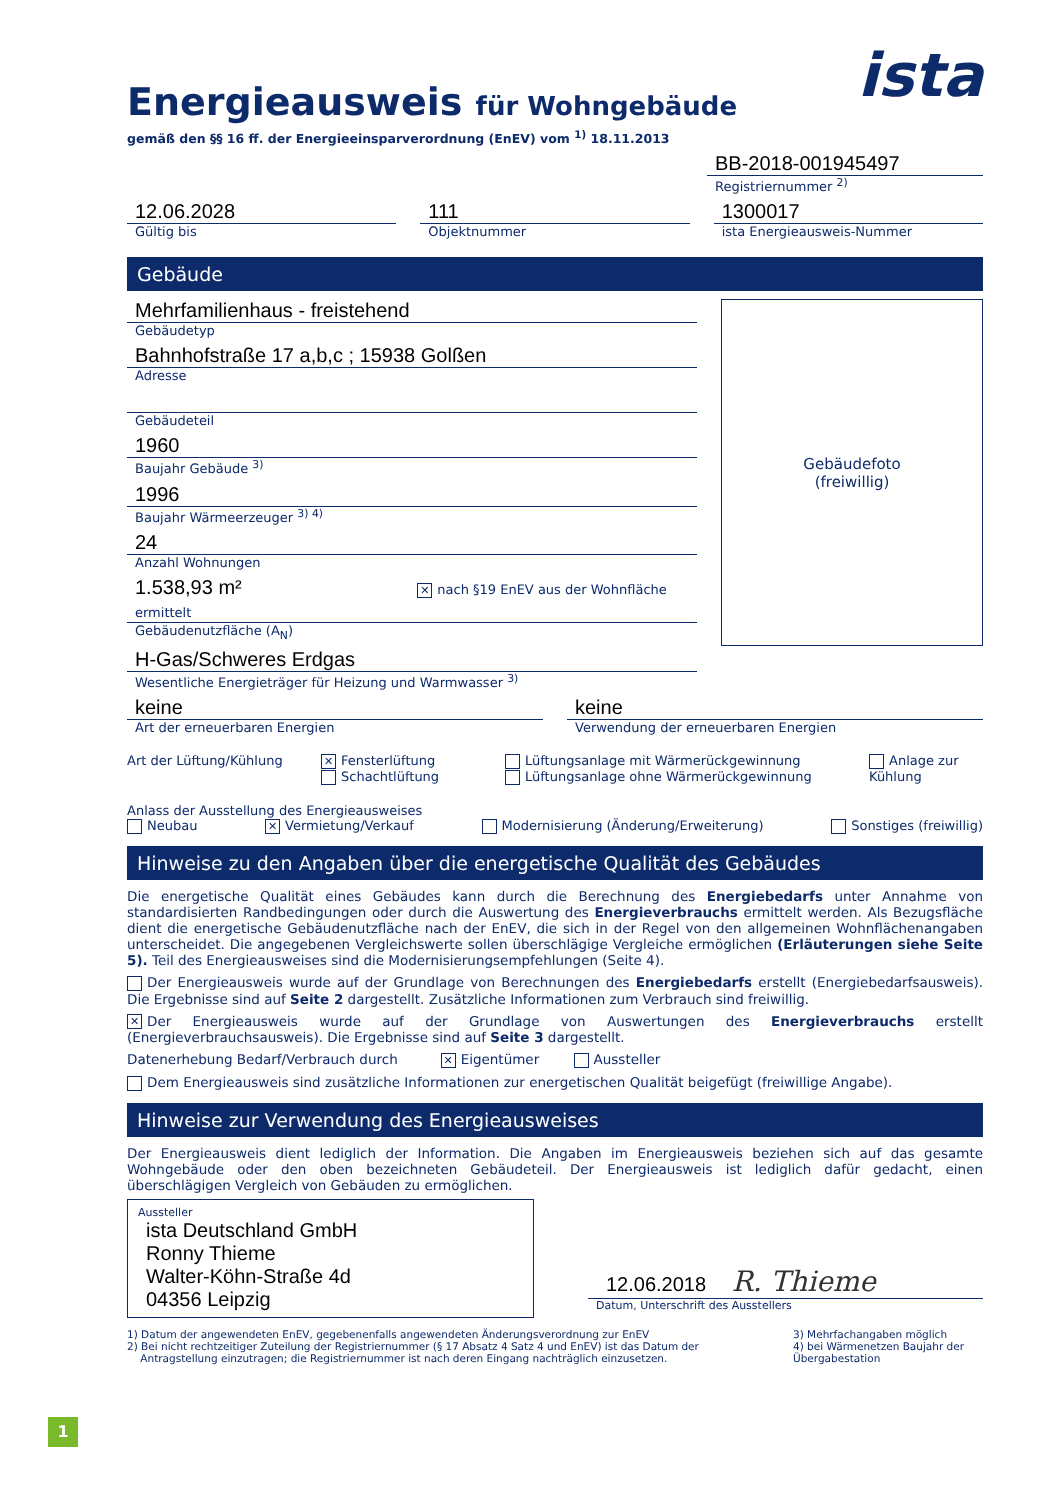ista
Energieausweis für Wohngebäude
gemäß den §§ 16 ff. der Energieeinsparverordnung (EnEV) vom <sup>1)</sup> 18.11.2013
BB-2018-001945497
Registriernummer <sup>2)</sup>
12.06.2028
Gültig bis
111
Objektnummer
1300017
ista Energieausweis-Nummer
Gebäude
Mehrfamilienhaus - freistehend
Gebäudetyp
Bahnhofstraße 17 a,b,c ; 15938 Golßen
Adresse
Gebäudeteil
1960
Baujahr Gebäude <sup>3)</sup>
1996
Baujahr Wärmeerzeuger <sup>3) 4)</sup>
24
Anzahl Wohnungen
1.538,93 m² ✕ nach §19 EnEV aus der Wohnfläche ermittelt
Gebäudenutzfläche (A<sub>N</sub>)
H-Gas/Schweres Erdgas
Wesentliche Energieträger für Heizung und Warmwasser <sup>3)</sup>
Gebäudefoto
(freiwillig)
keine
Art der erneuerbaren Energien
keine
Verwendung der erneuerbaren Energien
Art der Lüftung/Kühlung
✕ Fensterlüftung
Schachtlüftung
Lüftungsanlage mit Wärmerückgewinnung
Lüftungsanlage ohne Wärmerückgewinnung
Anlage zur
Kühlung
Anlass der Ausstellung des Energieausweises
Neubau ✕ Vermietung/Verkauf Modernisierung (Änderung/Erweiterung) Sonstiges (freiwillig)
Hinweise zu den Angaben über die energetische Qualität des Gebäudes
Die energetische Qualität eines Gebäudes kann durch die Berechnung des Energiebedarfs unter Annahme von standardisierten Randbedingungen oder durch die Auswertung des Energieverbrauchs ermittelt werden. Als Bezugsfläche dient die energetische Gebäudenutzfläche nach der EnEV, die sich in der Regel von den allgemeinen Wohnflächenangaben unterscheidet. Die angegebenen Vergleichswerte sollen überschlägige Vergleiche ermöglichen (Erläuterungen siehe Seite 5). Teil des Energieausweises sind die Modernisierungsempfehlungen (Seite 4).
Der Energieausweis wurde auf der Grundlage von Berechnungen des Energiebedarfs erstellt (Energiebedarfsausweis). Die Ergebnisse sind auf Seite 2 dargestellt. Zusätzliche Informationen zum Verbrauch sind freiwillig.
✕ Der Energieausweis wurde auf der Grundlage von Auswertungen des Energieverbrauchs erstellt (Energieverbrauchsausweis). Die Ergebnisse sind auf Seite 3 dargestellt.
Datenerhebung Bedarf/Verbrauch durch ✕ Eigentümer Aussteller
Dem Energieausweis sind zusätzliche Informationen zur energetischen Qualität beigefügt (freiwillige Angabe).
Hinweise zur Verwendung des Energieausweises
Der Energieausweis dient lediglich der Information. Die Angaben im Energieausweis beziehen sich auf das gesamte Wohngebäude oder den oben bezeichneten Gebäudeteil. Der Energieausweis ist lediglich dafür gedacht, einen überschlägigen Vergleich von Gebäuden zu ermöglichen.
Aussteller
ista Deutschland GmbH
Ronny Thieme
Walter-Köhn-Straße 4d
04356 Leipzig
12.06.2018 R. Thieme
Datum, Unterschrift des Ausstellers
1) Datum der angewendeten EnEV, gegebenenfalls angewendeten Änderungsverordnung zur EnEV
2) Bei nicht rechtzeitiger Zuteilung der Registriernummer (§ 17 Absatz 4 Satz 4 und EnEV) ist das Datum der
Antragstellung einzutragen; die Registriernummer ist nach deren Eingang nachträglich einzusetzen.
3) Mehrfachangaben möglich
4) bei Wärmenetzen Baujahr der Übergabestation
1